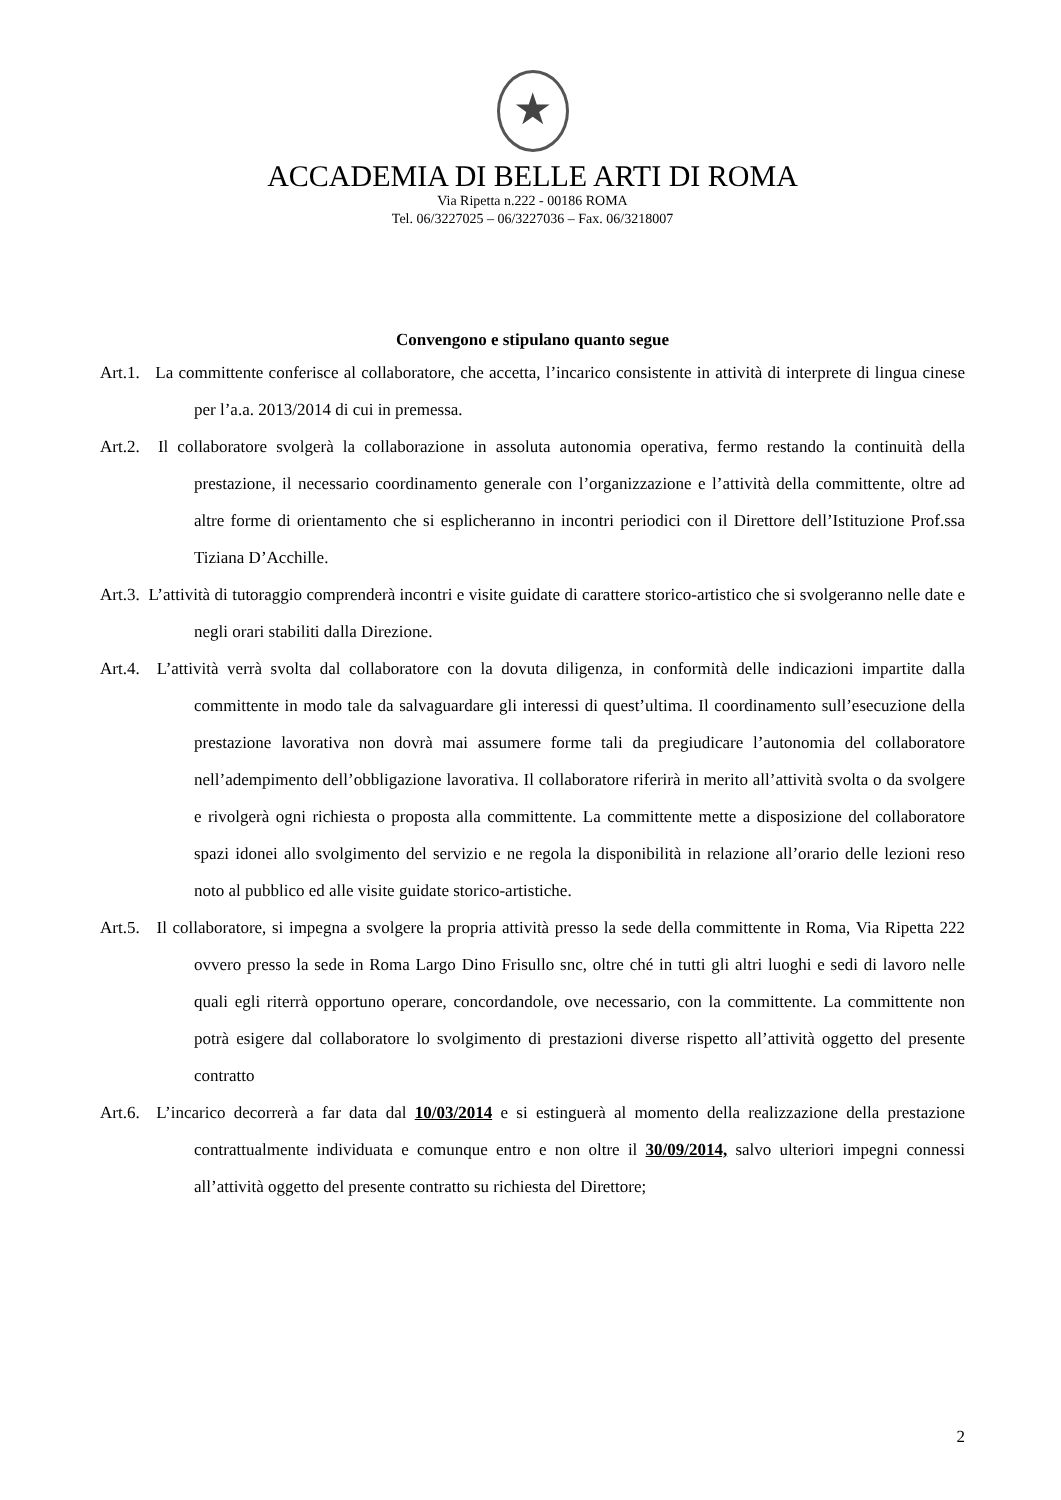★
ACCADEMIA DI BELLE ARTI DI ROMA
Via Ripetta n.222 - 00186 ROMA
Tel. 06/3227025 – 06/3227036 – Fax. 06/3218007
Convengono e stipulano quanto segue
Art.1. La committente conferisce al collaboratore, che accetta, l’incarico consistente in attività di interprete di lingua cinese per l’a.a. 2013/2014 di cui in premessa.
Art.2. Il collaboratore svolgerà la collaborazione in assoluta autonomia operativa, fermo restando la continuità della prestazione, il necessario coordinamento generale con l’organizzazione e l’attività della committente, oltre ad altre forme di orientamento che si esplicheranno in incontri periodici con il Direttore dell’Istituzione Prof.ssa Tiziana D’Acchille.
Art.3. L’attività di tutoraggio comprenderà incontri e visite guidate di carattere storico-artistico che si svolgeranno nelle date e negli orari stabiliti dalla Direzione.
Art.4. L’attività verrà svolta dal collaboratore con la dovuta diligenza, in conformità delle indicazioni impartite dalla committente in modo tale da salvaguardare gli interessi di quest’ultima. Il coordinamento sull’esecuzione della prestazione lavorativa non dovrà mai assumere forme tali da pregiudicare l’autonomia del collaboratore nell’adempimento dell’obbligazione lavorativa. Il collaboratore riferirà in merito all’attività svolta o da svolgere e rivolgerà ogni richiesta o proposta alla committente. La committente mette a disposizione del collaboratore spazi idonei allo svolgimento del servizio e ne regola la disponibilità in relazione all’orario delle lezioni reso noto al pubblico ed alle visite guidate storico-artistiche.
Art.5. Il collaboratore, si impegna a svolgere la propria attività presso la sede della committente in Roma, Via Ripetta 222 ovvero presso la sede in Roma Largo Dino Frisullo snc, oltre ché in tutti gli altri luoghi e sedi di lavoro nelle quali egli riterrà opportuno operare, concordandole, ove necessario, con la committente. La committente non potrà esigere dal collaboratore lo svolgimento di prestazioni diverse rispetto all’attività oggetto del presente contratto
Art.6. L’incarico decorrerà a far data dal 10/03/2014 e si estinguerà al momento della realizzazione della prestazione contrattualmente individuata e comunque entro e non oltre il 30/09/2014, salvo ulteriori impegni connessi all’attività oggetto del presente contratto su richiesta del Direttore;
2